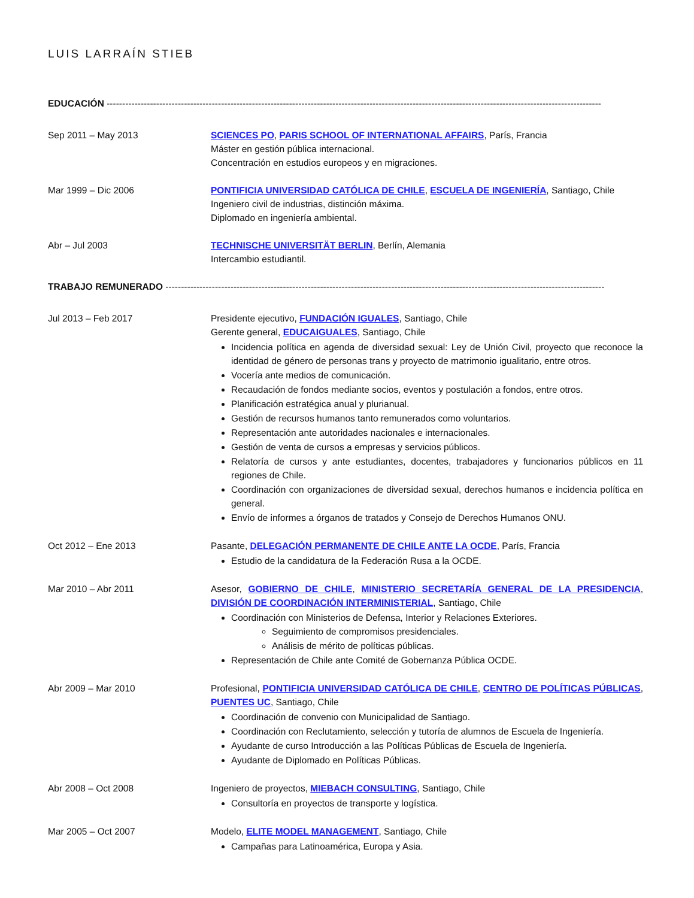LUIS LARRAÍN STIEB
EDUCACIÓN ----------------------------------------------------------------------------------------------------------------------------------------------------------------
Sep 2011 – May 2013 SCIENCES PO, PARIS SCHOOL OF INTERNATIONAL AFFAIRS, París, Francia
Máster en gestión pública internacional.
Concentración en estudios europeos y en migraciones.
Mar 1999 – Dic 2006 PONTIFICIA UNIVERSIDAD CATÓLICA DE CHILE, ESCUELA DE INGENIERÍA, Santiago, Chile
Ingeniero civil de industrias, distinción máxima.
Diplomado en ingeniería ambiental.
Abr – Jul 2003 TECHNISCHE UNIVERSITÄT BERLIN, Berlín, Alemania
Intercambio estudiantil.
TRABAJO REMUNERADO ----------------------------------------------------------------------------------------------------------------------------------------------
Jul 2013 – Feb 2017 Presidente ejecutivo, FUNDACIÓN IGUALES, Santiago, Chile
Gerente general, EDUCAIGUALES, Santiago, Chile
Incidencia política en agenda de diversidad sexual: Ley de Unión Civil, proyecto que reconoce la identidad de género de personas trans y proyecto de matrimonio igualitario, entre otros.
Vocería ante medios de comunicación.
Recaudación de fondos mediante socios, eventos y postulación a fondos, entre otros.
Planificación estratégica anual y plurianual.
Gestión de recursos humanos tanto remunerados como voluntarios.
Representación ante autoridades nacionales e internacionales.
Gestión de venta de cursos a empresas y servicios públicos.
Relatoría de cursos y ante estudiantes, docentes, trabajadores y funcionarios públicos en 11 regiones de Chile.
Coordinación con organizaciones de diversidad sexual, derechos humanos e incidencia política en general.
Envío de informes a órganos de tratados y Consejo de Derechos Humanos ONU.
Oct 2012 – Ene 2013 Pasante, DELEGACIÓN PERMANENTE DE CHILE ANTE LA OCDE, París, Francia
Estudio de la candidatura de la Federación Rusa a la OCDE.
Mar 2010 – Abr 2011 Asesor, GOBIERNO DE CHILE, MINISTERIO SECRETARÍA GENERAL DE LA PRESIDENCIA, DIVISIÓN DE COORDINACIÓN INTERMINISTERIAL, Santiago, Chile
Coordinación con Ministerios de Defensa, Interior y Relaciones Exteriores.
Seguimiento de compromisos presidenciales.
Análisis de mérito de políticas públicas.
Representación de Chile ante Comité de Gobernanza Pública OCDE.
Abr 2009 – Mar 2010 Profesional, PONTIFICIA UNIVERSIDAD CATÓLICA DE CHILE, CENTRO DE POLÍTICAS PÚBLICAS, PUENTES UC, Santiago, Chile
Coordinación de convenio con Municipalidad de Santiago.
Coordinación con Reclutamiento, selección y tutoría de alumnos de Escuela de Ingeniería.
Ayudante de curso Introducción a las Políticas Públicas de Escuela de Ingeniería.
Ayudante de Diplomado en Políticas Públicas.
Abr 2008 – Oct 2008 Ingeniero de proyectos, MIEBACH CONSULTING, Santiago, Chile
Consultoría en proyectos de transporte y logística.
Mar 2005 – Oct 2007 Modelo, ELITE MODEL MANAGEMENT, Santiago, Chile
Campañas para Latinoamérica, Europa y Asia.